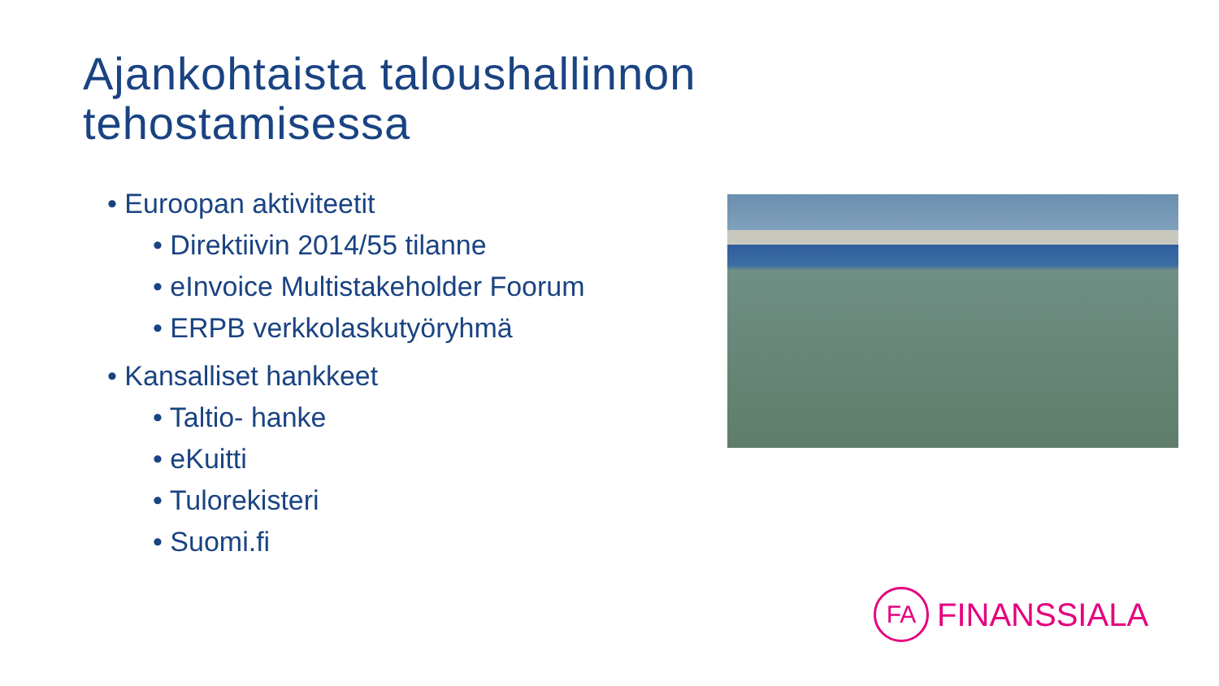Ajankohtaista taloushallinnon
tehostamisessa
• Euroopan aktiviteetit
• Direktiivin 2014/55 tilanne
• eInvoice Multistakeholder Foorum
• ERPB verkkolaskutyöryhmä
• Kansalliset hankkeet
• Taltio- hanke
• eKuitti
• Tulorekisteri
• Suomi.fi
FA
FINANSSIALA